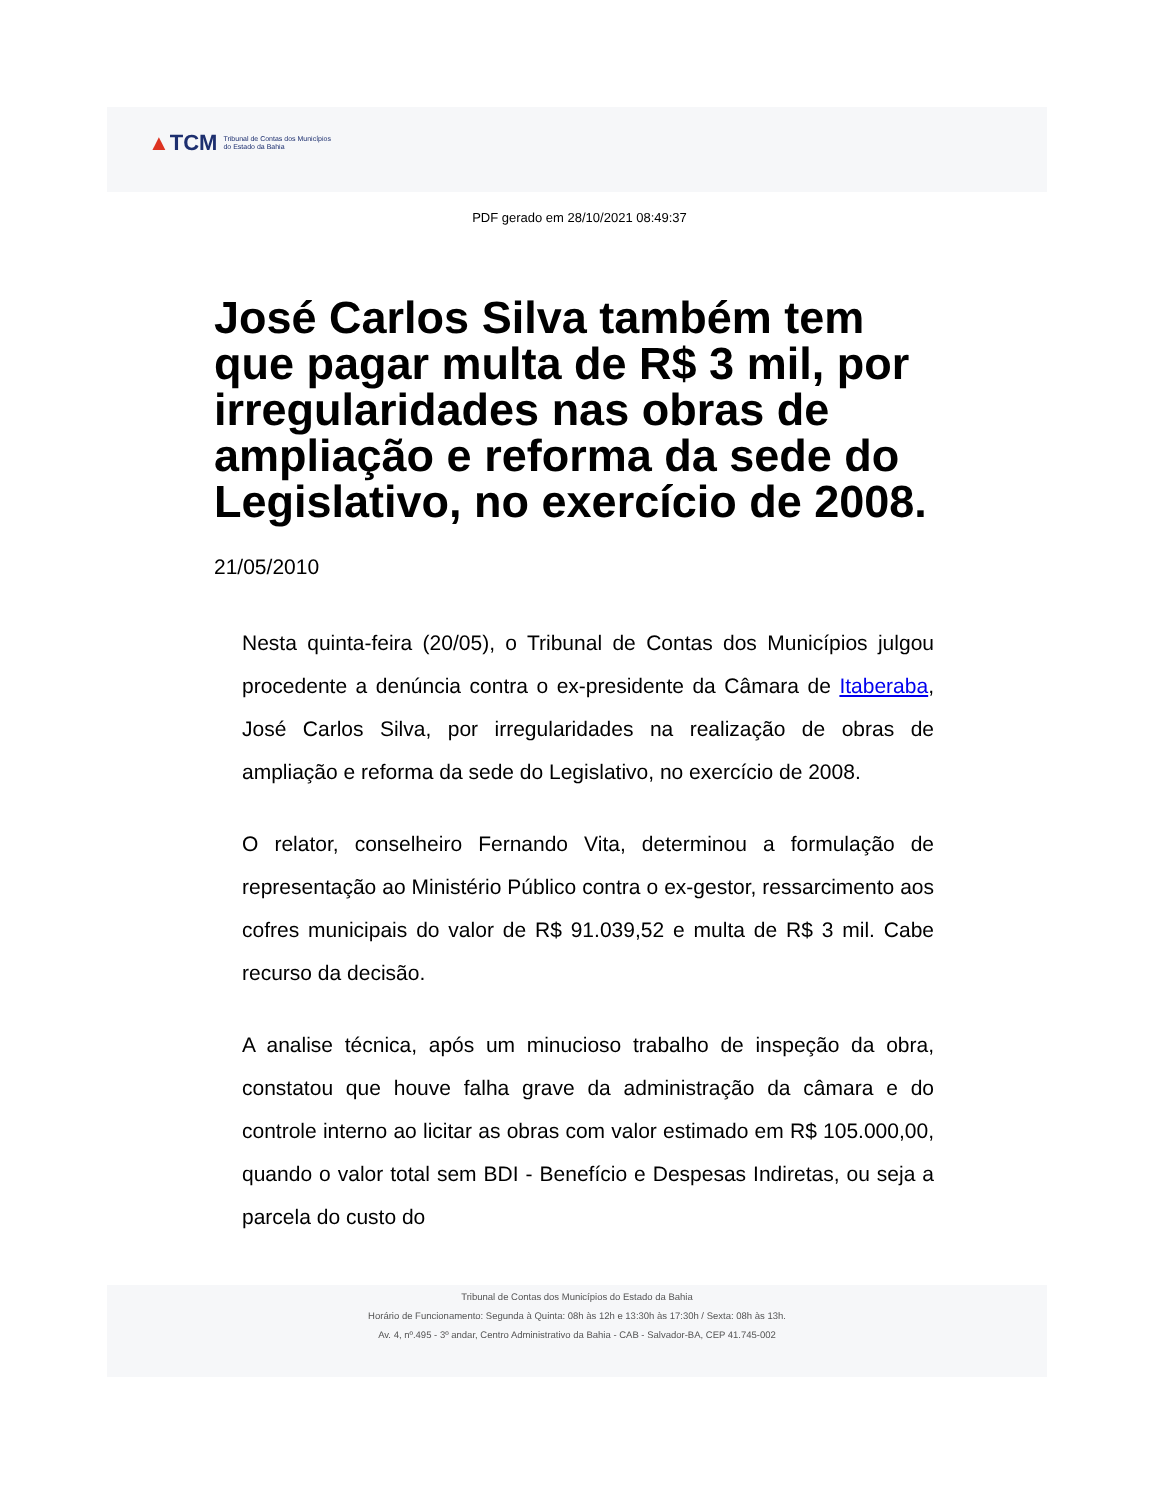▲TCM Tribunal de Contas dos Municípios
do Estado da Bahia
PDF gerado em 28/10/2021 08:49:37
José Carlos Silva também tem que pagar multa de R$ 3 mil, por irregularidades nas obras de ampliação e reforma da sede do Legislativo, no exercício de 2008.
21/05/2010
Nesta quinta-feira (20/05), o Tribunal de Contas dos Municípios julgou procedente a denúncia contra o ex-presidente da Câmara de Itaberaba, José Carlos Silva, por irregularidades na realização de obras de ampliação e reforma da sede do Legislativo, no exercício de 2008.
O relator, conselheiro Fernando Vita, determinou a formulação de representação ao Ministério Público contra o ex-gestor, ressarcimento aos cofres municipais do valor de R$ 91.039,52 e multa de R$ 3 mil. Cabe recurso da decisão.
A analise técnica, após um minucioso trabalho de inspeção da obra, constatou que houve falha grave da administração da câmara e do controle interno ao licitar as obras com valor estimado em R$ 105.000,00, quando o valor total sem BDI - Benefício e Despesas Indiretas, ou seja a parcela do custo do
Tribunal de Contas dos Municípios do Estado da Bahia
Horário de Funcionamento: Segunda à Quinta: 08h às 12h e 13:30h às 17:30h / Sexta: 08h às 13h.
Av. 4, nº.495 - 3º andar, Centro Administrativo da Bahia - CAB - Salvador-BA, CEP 41.745-002